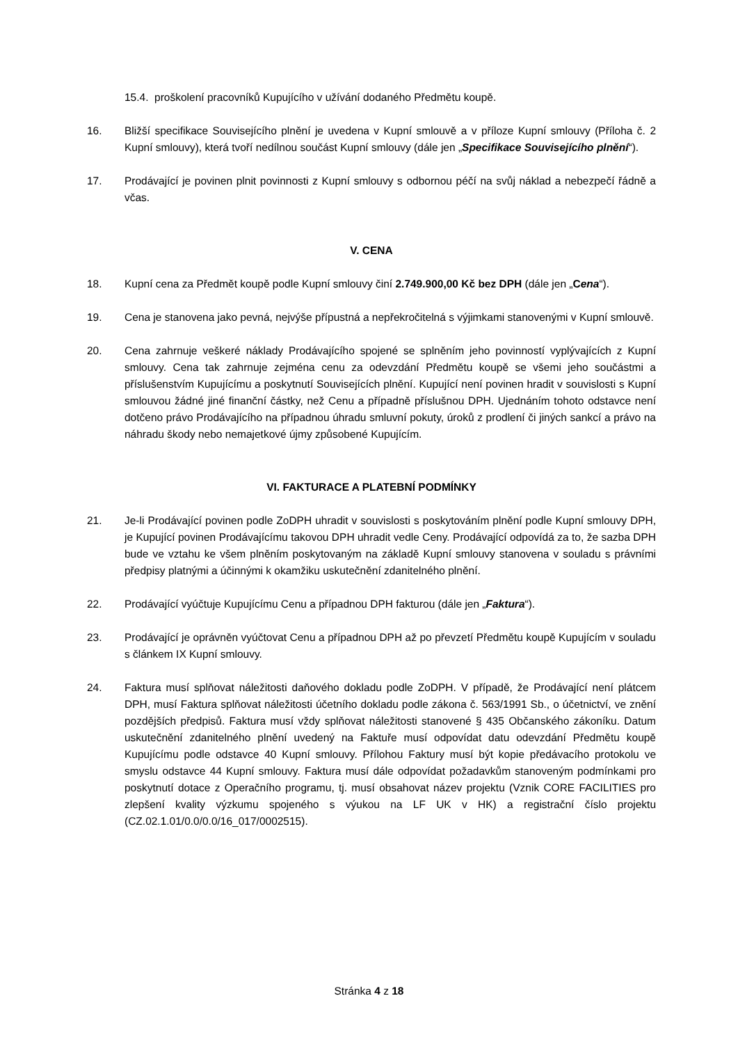15.4. proškolení pracovníků Kupujícího v užívání dodaného Předmětu koupě.
16. Bližší specifikace Souvisejícího plnění je uvedena v Kupní smlouvě a v příloze Kupní smlouvy (Příloha č. 2 Kupní smlouvy), která tvoří nedílnou součást Kupní smlouvy (dále jen „Specifikace Souvisejícího plnění“).
17. Prodávající je povinen plnit povinnosti z Kupní smlouvy s odbornou péčí na svůj náklad a nebezpečí řádně a včas.
V. CENA
18. Kupní cena za Předmět koupě podle Kupní smlouvy činí 2.749.900,00 Kč bez DPH (dále jen „Cena“).
19. Cena je stanovena jako pevná, nejvýše přípustná a nepřekročitelná s výjimkami stanovenými v Kupní smlouvě.
20. Cena zahrnuje veškeré náklady Prodávajícího spojené se splněním jeho povinností vyplývajících z Kupní smlouvy. Cena tak zahrnuje zejména cenu za odevzdání Předmětu koupě se všemi jeho součástmi a příslušenstvím Kupujícímu a poskytnutí Souvisejících plnění. Kupující není povinen hradit v souvislosti s Kupní smlouvou žádné jiné finanční částky, než Cenu a případně příslušnou DPH. Ujednáním tohoto odstavce není dotčeno právo Prodávajícího na případnou úhradu smluvní pokuty, úroků z prodlení či jiných sankcí a právo na náhradu škody nebo nemajetkové újmy způsobené Kupujícím.
VI. FAKTURACE A PLATEBNÍ PODMÍNKY
21. Je-li Prodávající povinen podle ZoDPH uhradit v souvislosti s poskytováním plnění podle Kupní smlouvy DPH, je Kupující povinen Prodávajícímu takovou DPH uhradit vedle Ceny. Prodávající odpovídá za to, že sazba DPH bude ve vztahu ke všem plněním poskytovaným na základě Kupní smlouvy stanovena v souladu s právními předpisy platnými a účinnými k okamžiku uskutečnění zdanitelného plnění.
22. Prodávající vyúčtuje Kupujícímu Cenu a případnou DPH fakturou (dále jen „Faktura“).
23. Prodávající je oprávněn vyúčtovat Cenu a případnou DPH až po převzetí Předmětu koupě Kupujícím v souladu s článkem IX Kupní smlouvy.
24. Faktura musí splňovat náležitosti daňového dokladu podle ZoDPH. V případě, že Prodávající není plátcem DPH, musí Faktura splňovat náležitosti účetního dokladu podle zákona č. 563/1991 Sb., o účetnictví, ve znění pozdějších předpisů. Faktura musí vždy splňovat náležitosti stanovené § 435 Občanského zákoníku. Datum uskutečnění zdanitelného plnění uvedený na Faktuře musí odpovídat datu odevzdání Předmětu koupě Kupujícímu podle odstavce 40 Kupní smlouvy. Přílohou Faktury musí být kopie předávacího protokolu ve smyslu odstavce 44 Kupní smlouvy. Faktura musí dále odpovídat požadavkům stanoveným podmínkami pro poskytnutí dotace z Operačního programu, tj. musí obsahovat název projektu (Vznik CORE FACILITIES pro zlepšení kvality výzkumu spojeného s výukou na LF UK v HK) a registrační číslo projektu (CZ.02.1.01/0.0/0.0/16_017/0002515).
Stránka 4 z 18